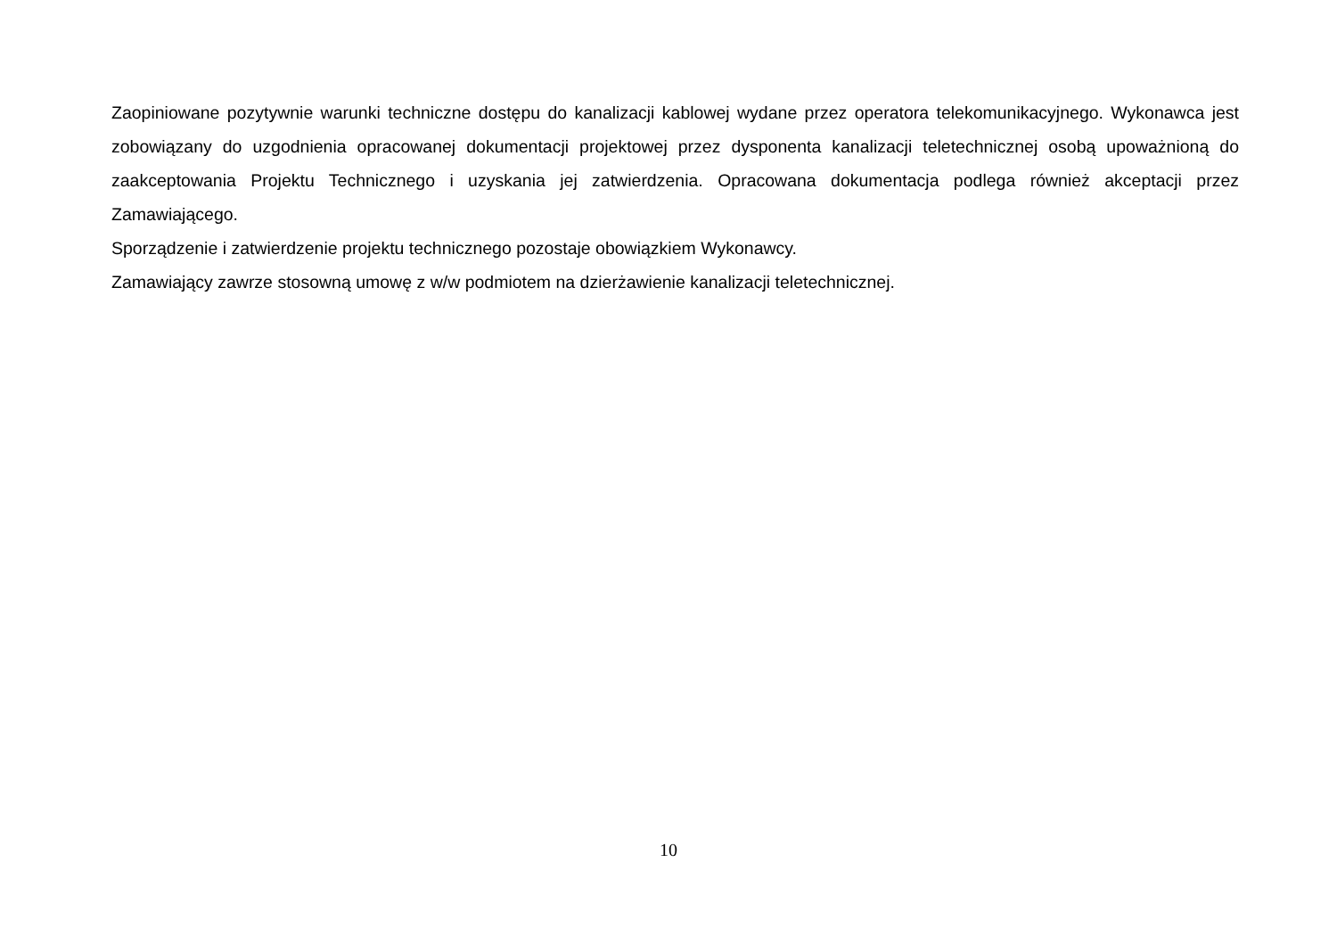Zaopiniowane pozytywnie warunki techniczne dostępu do kanalizacji kablowej wydane przez operatora telekomunikacyjnego. Wykonawca jest zobowiązany do uzgodnienia opracowanej dokumentacji projektowej przez dysponenta kanalizacji teletechnicznej osobą upoważnioną do zaakceptowania Projektu Technicznego i uzyskania jej zatwierdzenia. Opracowana dokumentacja podlega również akceptacji przez Zamawiającego.
Sporządzenie i zatwierdzenie projektu technicznego pozostaje obowiązkiem Wykonawcy.
Zamawiający zawrze stosowną umowę z w/w podmiotem na dzierżawienie kanalizacji teletechnicznej.
10